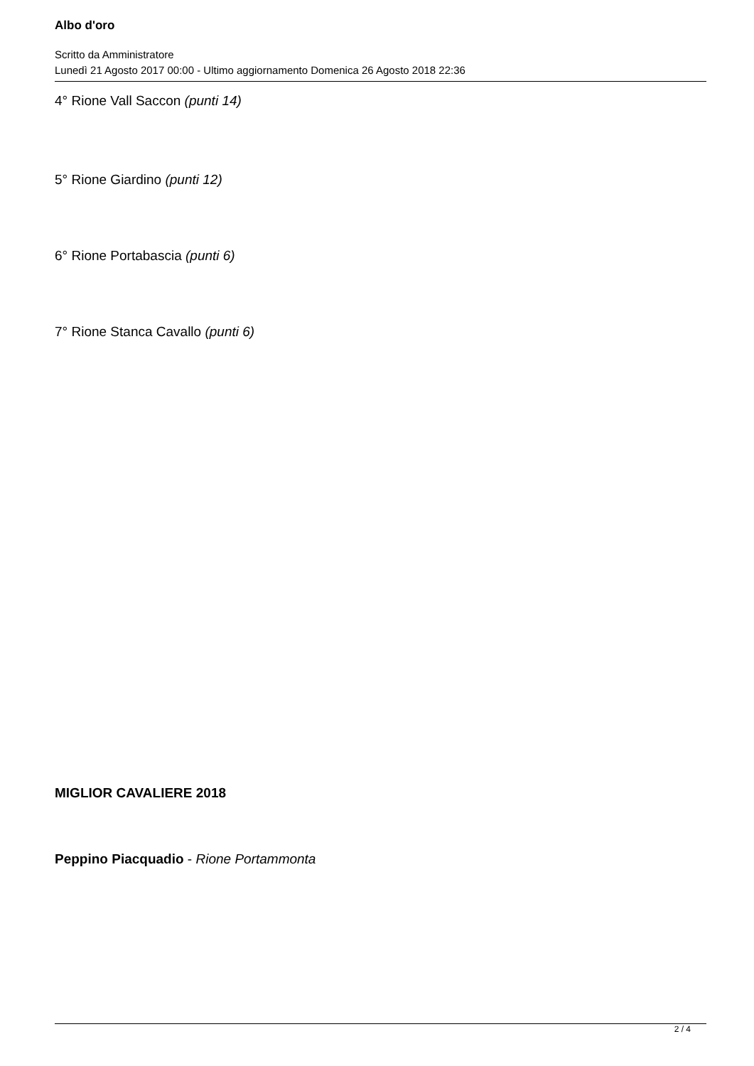Albo d'oro
Scritto da Amministratore
Lunedì 21 Agosto 2017 00:00 - Ultimo aggiornamento Domenica 26 Agosto 2018 22:36
4° Rione Vall Saccon (punti 14)
5° Rione Giardino (punti 12)
6° Rione Portabascia (punti 6)
7° Rione Stanca Cavallo (punti 6)
MIGLIOR CAVALIERE 2018
Peppino Piacquadio - Rione Portammonta
2 / 4